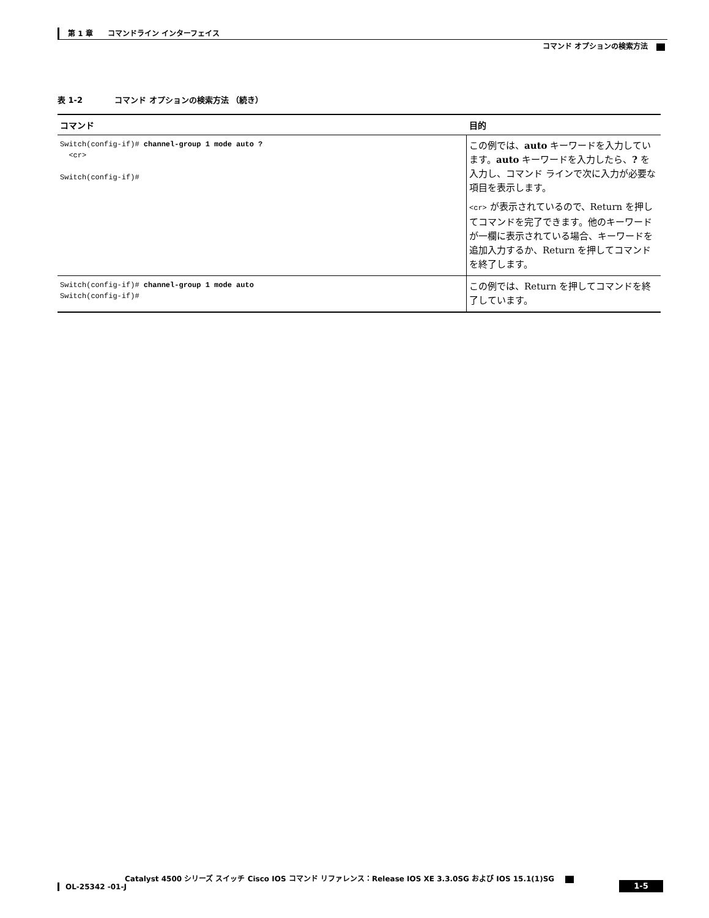第 1 章　　コマンドライン インターフェイス
コマンド オプションの検索方法
表 1-2　　　　コマンド オプションの検索方法 （続き）
| コマンド | 目的 |
| --- | --- |
| Switch(config-if)# channel-group 1 mode auto ? <cr> Switch(config-if)# | この例では、 auto キーワードを入力しています。 auto キーワードを入力したら、 ? を入力し、コマンド ラインで次に入力が必要な項目を表示します。 <cr> が表示されているので、Return を押してコマンドを完了できます。他のキーワードが一欄に表示されている場合、キーワードを追加入力するか、Return を押してコマンドを終了します。 |
| Switch(config-if)# channel-group 1 mode auto Switch(config-if)# | この例では、Return を押してコマンドを終了しています。 |
Catalyst 4500 シリーズ スイッチ Cisco IOS コマンド リファレンス：Release IOS XE 3.3.0SG および IOS 15.1(1)SG
OL-25342 -01-J 1-5